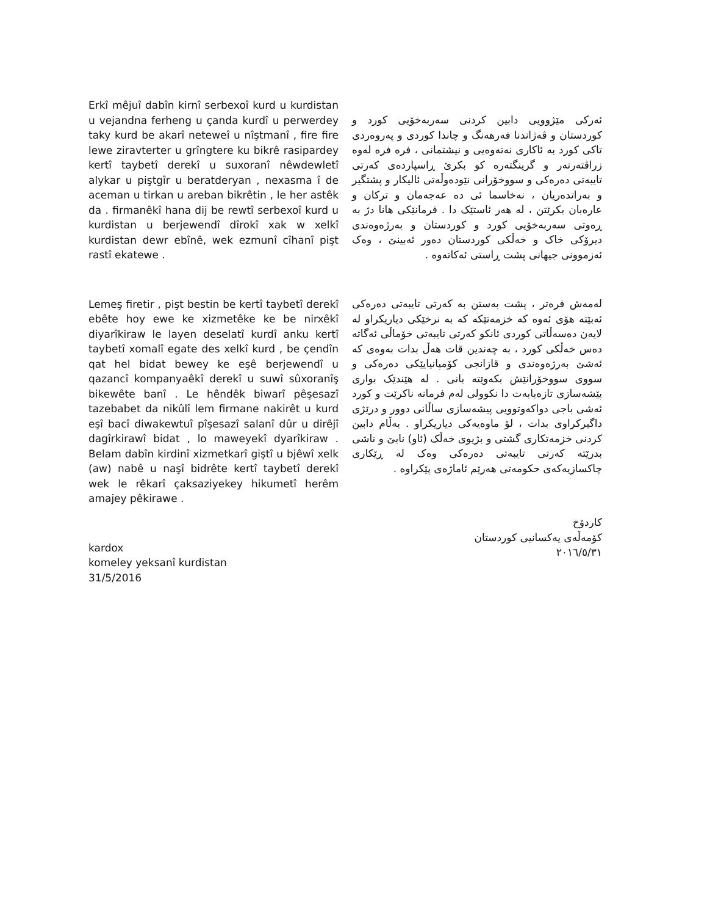Erkî mêjuî dabîn kirnî serbexoî kurd u kurdistan u vejandna ferheng u çanda kurdî u perwerdey taky kurd be akarî neteweî u nîştmanî , fire fire lewe ziravterter u grîngtere ku bikrê rasipardey kertî taybetî derekî u suxoranî nêwdewletî alykar u piştgîr u beratderyan , nexasma î de aceman u tirkan u areban bikrêtin , le her astêk da . firmanêkî hana dij be rewtî serbexoî kurd u kurdistan u berjewendî dîrokî xak w xelkî kurdistan dewr ebînê, wek ezmunî cîhanî pişt rastî ekatewe .
Lemeş firetir , pişt bestin be kertî taybetî derekî ebête hoy ewe ke xizmetêke ke be nirxêkî diyarîkiraw le layen deselatî kurdî anku kertî taybetî xomalî egate des xelkî kurd , be çendîn qat hel bidat bewey ke eşê berjewendî u qazancî kompanyaêkî derekî u suwî sûxoranîş bikewête banî . Le hêndêk biwarî pêşesazî tazebabet da nikûlî lem firmane nakirêt u kurd eşî bacî diwakewtuî pîşesazî salanî dûr u dirêjî dagîrkirawî bidat , lo maweyekî dyarîkiraw . Belam dabîn kirdinî xizmetkarî giştî u bjêwî xelk (aw) nabê u naşî bidrête kertî taybetî derekî wek le rêkarî çaksaziyekey hikumetî herêm amajey pêkirawe .
kardox
komeley yeksanî kurdistan
31/5/2016
ئەرکی مێژوویی دابین کردنی سەربەخۆیی کورد و کوردستان و ڤەژاندنا فەرهەنگ و چاندا کوردی و پەروەردی تاکی کورد بە ئاکاری نەتەوەیی و نیشتمانی ، فرە فرە لەوە زراڤتەرتەر و گرینگتەرە کو بکرێ ڕاسپاردەی کەرتی تایبەتی دەرەکی و سووخۆرانی نێودەوڵەتی ئالیکار و پشتگیر و بەراتدەریان ، نەخاسما ئی دە عەجەمان و ترکان و عارەبان بکرێتن ، لە هەر ئاستێک دا . فرمانێکی هانا دژ بە ڕەوتی سەربەخۆیی کورد و کوردستان و بەرژەوەندی دیرۆکی خاک و خەڵکی کوردستان دەور ئەبینێ ، وەک ئەزموونی جیهانی پشت ڕاستی ئەکاتەوە .
لەمەش فرەتر ، پشت بەستن بە کەرتی تایبەتی دەرەکی ئەبێتە هۆی ئەوە کە خزمەتێکە کە بە نرخێکی دیاریکراو لە لایەن دەسەڵاتی کوردی ئانکو کەرتی تایبەتی خۆماڵی ئەگاتە دەس خەڵکی کورد ، بە چەندین قات هەڵ بدات بەوەی کە ئەشێ بەرژەوەندی و قازانجی کۆمپانیایێکی دەرەکی و سووی سووخۆرانێش بکەوێتە بانی . لە هێندێک بواری پێشەسازی تازەبابەت دا نکوولی لەم فرمانە ناکرێت و کورد ئەشی باجی دواکەوتوویی پیشەسازی ساڵانی دوور و درێژی داگیرکراوی بدات ، لۆ ماوەیەکی دیاریکراو . بەڵام دابین کردنی خزمەتکاری گشتی و بژیوی خەڵک (ئاو) نابێ و ناشی بدرێتە کەرتی تایبەتی دەرەکی وەک لە ڕێکاری چاکسازیەکەی حکومەتی هەرێم ئاماژەی پێکراوە .
کاردۆخ
کۆمەڵەی یەکسانیی کوردستان
٢٠١٦/٥/٣١